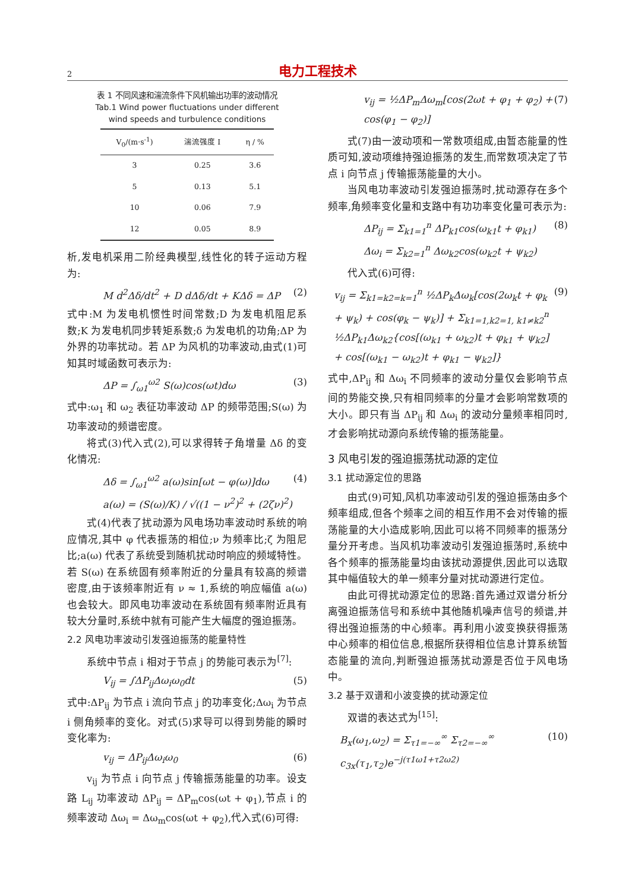2 电力工程技术
表 1 不同风速和湍流条件下风机输出功率的波动情况
Tab.1 Wind power fluctuations under different
wind speeds and turbulence conditions
| V<sub>0</sub>/(m·s<sup>-1</sup>) | 湍流强度 I | η / % |
| --- | --- | --- |
| 3 | 0.25 | 3.6 |
| 5 | 0.13 | 5.1 |
| 10 | 0.06 | 7.9 |
| 12 | 0.05 | 8.9 |
析,发电机采用二阶经典模型,线性化的转子运动方程为:
M d<sup>2</sup>Δδ/dt<sup>2</sup> + D dΔδ/dt + KΔδ = ΔP (2)
式中:M 为发电机惯性时间常数;D 为发电机阻尼系数;K 为发电机同步转矩系数;δ 为发电机的功角;ΔP 为外界的功率扰动。若 ΔP 为风机的功率波动,由式(1)可知其时域函数可表示为:
ΔP = ∫<sub>ω1</sub><sup>ω2</sup> S(ω)cos(ωt)dω (3)
式中:ω<sub>1</sub> 和 ω<sub>2</sub> 表征功率波动 ΔP 的频带范围;S(ω) 为功率波动的频谱密度。
将式(3)代入式(2),可以求得转子角增量 Δδ 的变化情况:
Δδ = ∫<sub>ω1</sub><sup>ω2</sup> a(ω)sin[ωt − φ(ω)]dω
a(ω) = (S(ω)/K) / √((1 − ν<sup>2</sup>)<sup>2</sup> + (2ζν)<sup>2</sup>) (4)
式(4)代表了扰动源为风电场功率波动时系统的响应情况,其中 φ 代表振荡的相位;ν 为频率比;ζ 为阻尼比;a(ω) 代表了系统受到随机扰动时响应的频域特性。若 S(ω) 在系统固有频率附近的分量具有较高的频谱密度,由于该频率附近有 ν ≈ 1,系统的响应幅值 a(ω) 也会较大。即风电功率波动在系统固有频率附近具有较大分量时,系统中就有可能产生大幅度的强迫振荡。
2.2 风电功率波动引发强迫振荡的能量特性
系统中节点 i 相对于节点 j 的势能可表示为<sup>[7]</sup>:
V<sub>ij</sub> = ∫ΔP<sub>ij</sub>Δω<sub>i</sub>ω<sub>0</sub>dt (5)
式中:ΔP<sub>ij</sub> 为节点 i 流向节点 j 的功率变化;Δω<sub>i</sub> 为节点 i 侧角频率的变化。对式(5)求导可以得到势能的瞬时变化率为:
v<sub>ij</sub> = ΔP<sub>ij</sub>Δω<sub>i</sub>ω<sub>0</sub> (6)
v<sub>ij</sub> 为节点 i 向节点 j 传输振荡能量的功率。设支路 L<sub>ij</sub> 功率波动 ΔP<sub>ij</sub> = ΔP<sub>m</sub>cos(ωt + φ<sub>1</sub>),节点 i 的频率波动 Δω<sub>i</sub> = Δω<sub>m</sub>cos(ωt + φ<sub>2</sub>),代入式(6)可得:
v<sub>ij</sub> = ½ΔP<sub>m</sub>Δω<sub>m</sub>[cos(2ωt + φ<sub>1</sub> + φ<sub>2</sub>) +
cos(φ<sub>1</sub> − φ<sub>2</sub>)] (7)
式(7)由一波动项和一常数项组成,由暂态能量的性质可知,波动项维持强迫振荡的发生,而常数项决定了节点 i 向节点 j 传输振荡能量的大小。
当风电功率波动引发强迫振荡时,扰动源存在多个频率,角频率变化量和支路中有功功率变化量可表示为:
ΔP<sub>ij</sub> = Σ<sub>k1=1</sub><sup>n</sup> ΔP<sub>k1</sub>cos(ω<sub>k1</sub>t + φ<sub>k1</sub>)
Δω<sub>i</sub> = Σ<sub>k2=1</sub><sup>n</sup> Δω<sub>k2</sub>cos(ω<sub>k2</sub>t + ψ<sub>k2</sub>) (8)
代入式(6)可得:
v<sub>ij</sub> = Σ<sub>k1=k2=k=1</sub><sup>n</sup> ½ΔP<sub>k</sub>Δω<sub>k</sub>[cos(2ω<sub>k</sub>t + φ<sub>k</sub> + ψ<sub>k</sub>) + cos(φ<sub>k</sub> − ψ<sub>k</sub>)] + Σ<sub>k1=1,k2=1, k1≠k2</sub><sup>n</sup> ½ΔP<sub>k1</sub>Δω<sub>k2</sub>{cos[(ω<sub>k1</sub> + ω<sub>k2</sub>)t + φ<sub>k1</sub> + ψ<sub>k2</sub>] + cos[(ω<sub>k1</sub> − ω<sub>k2</sub>)t + φ<sub>k1</sub> − ψ<sub>k2</sub>]} (9)
式中,ΔP<sub>ij</sub> 和 Δω<sub>i</sub> 不同频率的波动分量仅会影响节点间的势能交换,只有相同频率的分量才会影响常数项的大小。即只有当 ΔP<sub>ij</sub> 和 Δω<sub>i</sub> 的波动分量频率相同时,才会影响扰动源向系统传输的振荡能量。
3 风电引发的强迫振荡扰动源的定位
3.1 扰动源定位的思路
由式(9)可知,风机功率波动引发的强迫振荡由多个频率组成,但各个频率之间的相互作用不会对传输的振荡能量的大小造成影响,因此可以将不同频率的振荡分量分开考虑。当风机功率波动引发强迫振荡时,系统中各个频率的振荡能量均由该扰动源提供,因此可以选取其中幅值较大的单一频率分量对扰动源进行定位。
由此可得扰动源定位的思路:首先通过双谱分析分离强迫振荡信号和系统中其他随机噪声信号的频谱,并得出强迫振荡的中心频率。再利用小波变换获得振荡中心频率的相位信息,根据所获得相位信息计算系统暂态能量的流向,判断强迫振荡扰动源是否位于风电场中。
3.2 基于双谱和小波变换的扰动源定位
双谱的表达式为<sup>[15]</sup>:
B<sub>x</sub>(ω<sub>1</sub>,ω<sub>2</sub>) = Σ<sub>τ1=−∞</sub><sup>∞</sup> Σ<sub>τ2=−∞</sub><sup>∞</sup> c<sub>3x</sub>(τ<sub>1</sub>,τ<sub>2</sub>)e<sup>−j(τ1ω1+τ2ω2)</sup> (10)